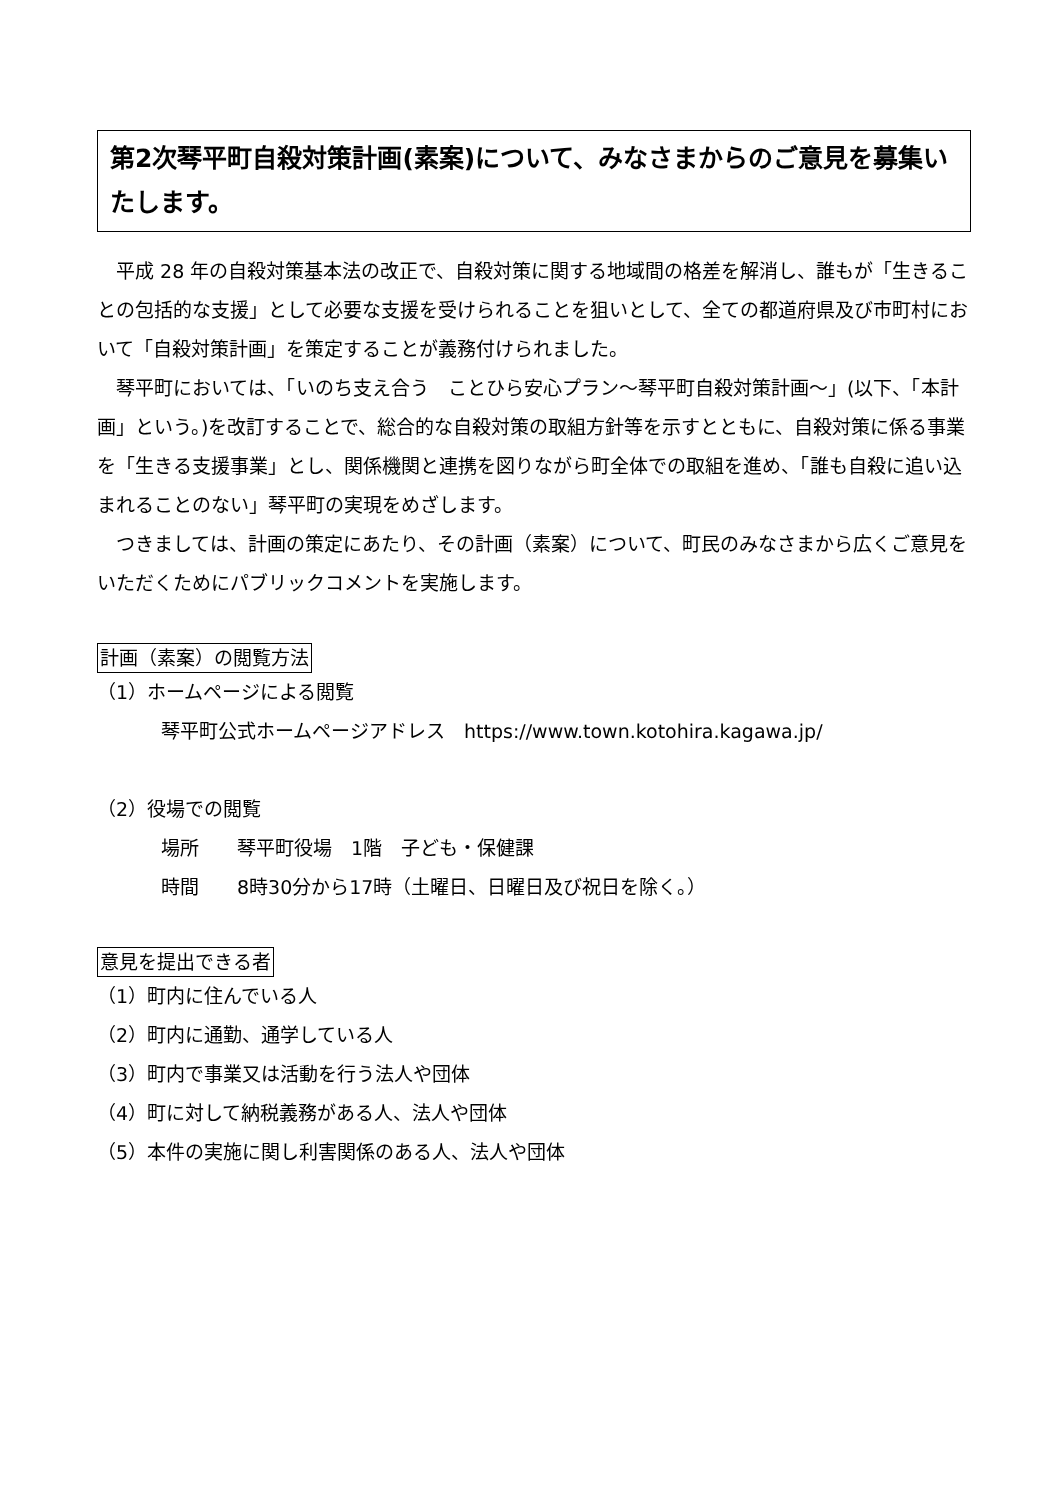第2次琴平町自殺対策計画(素案)について、みなさまからのご意見を募集いたします。
平成 28 年の自殺対策基本法の改正で、自殺対策に関する地域間の格差を解消し、誰もが「生きることの包括的な支援」として必要な支援を受けられることを狙いとして、全ての都道府県及び市町村において「自殺対策計画」を策定することが義務付けられました。
琴平町においては、「いのち支え合う　ことひら安心プラン～琴平町自殺対策計画～」(以下、「本計画」という。)を改訂することで、総合的な自殺対策の取組方針等を示すとともに、自殺対策に係る事業を「生きる支援事業」とし、関係機関と連携を図りながら町全体での取組を進め、「誰も自殺に追い込まれることのない」琴平町の実現をめざします。
つきましては、計画の策定にあたり、その計画（素案）について、町民のみなさまから広くご意見をいただくためにパブリックコメントを実施します。
計画（素案）の閲覧方法
（1）ホームページによる閲覧
琴平町公式ホームページアドレス　https://www.town.kotohira.kagawa.jp/
（2）役場での閲覧
場所　　琴平町役場　1階　子ども・保健課
時間　　8時30分から17時（土曜日、日曜日及び祝日を除く。）
意見を提出できる者
（1）町内に住んでいる人
（2）町内に通勤、通学している人
（3）町内で事業又は活動を行う法人や団体
（4）町に対して納税義務がある人、法人や団体
（5）本件の実施に関し利害関係のある人、法人や団体